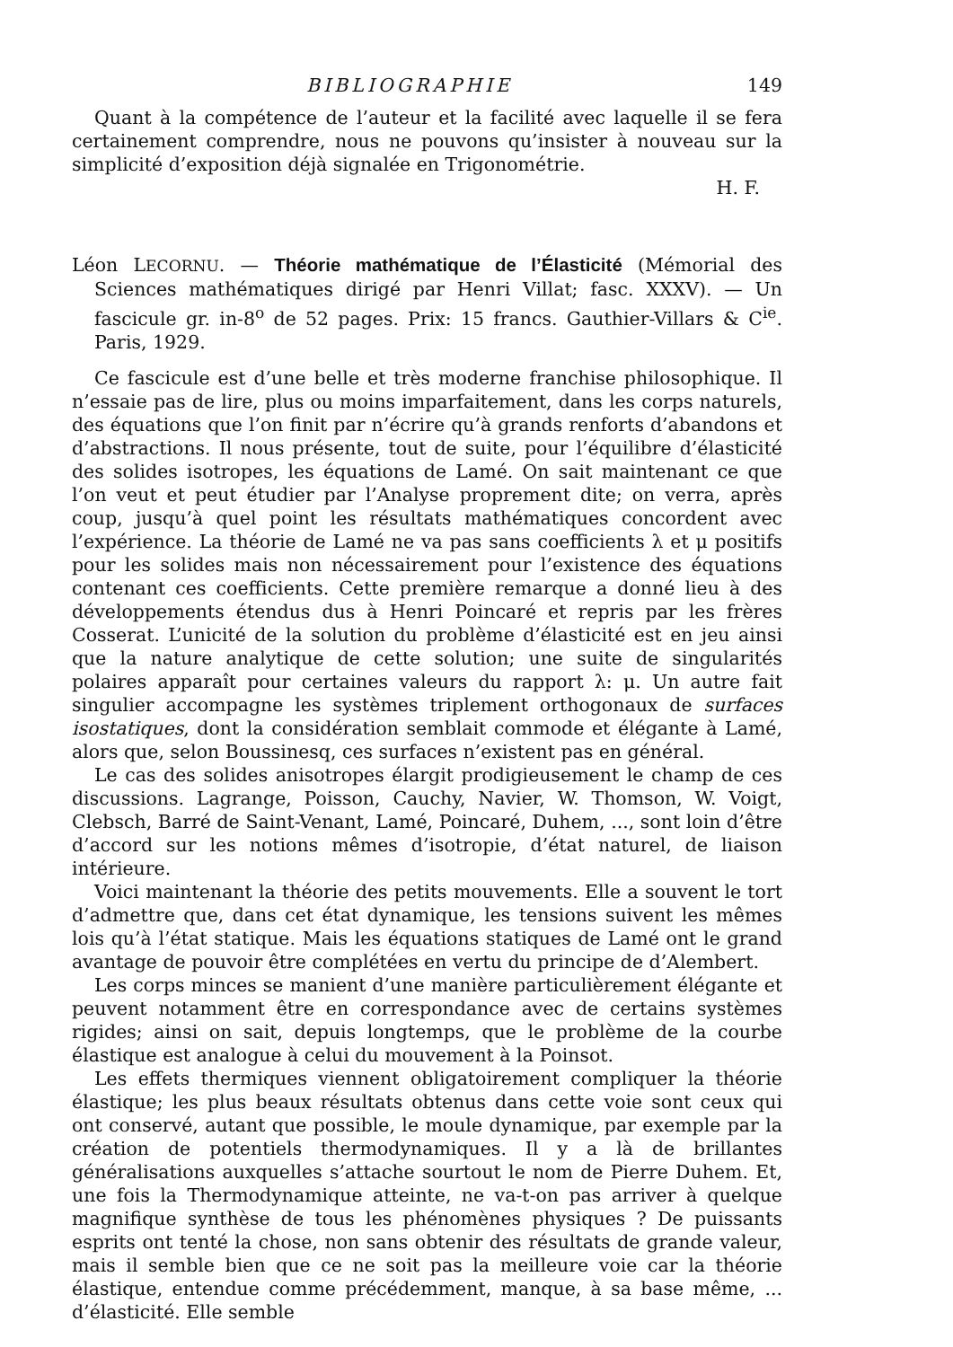BIBLIOGRAPHIE 149
Quant à la compétence de l’auteur et la facilité avec laquelle il se fera certainement comprendre, nous ne pouvons qu’insister à nouveau sur la simplicité d’exposition déjà signalée en Trigonométrie.
H. F.
Léon LECORNU. — Théorie mathématique de l’Élasticité (Mémorial des Sciences mathématiques dirigé par Henri Villat; fasc. XXXV). — Un fascicule gr. in-8<sup>o</sup> de 52 pages. Prix: 15 francs. Gauthier-Villars & C<sup>ie</sup>. Paris, 1929.
Ce fascicule est d’une belle et très moderne franchise philosophique. Il n’essaie pas de lire, plus ou moins imparfaitement, dans les corps naturels, des équations que l’on finit par n’écrire qu’à grands renforts d’abandons et d’abstractions. Il nous présente, tout de suite, pour l’équilibre d’élasticité des solides isotropes, les équations de Lamé. On sait maintenant ce que l’on veut et peut étudier par l’Analyse proprement dite; on verra, après coup, jusqu’à quel point les résultats mathématiques concordent avec l’expérience. La théorie de Lamé ne va pas sans coefficients λ et μ positifs pour les solides mais non nécessairement pour l’existence des équations contenant ces coefficients. Cette première remarque a donné lieu à des développements étendus dus à Henri Poincaré et repris par les frères Cosserat. L’unicité de la solution du problème d’élasticité est en jeu ainsi que la nature analytique de cette solution; une suite de singularités polaires apparaît pour certaines valeurs du rapport λ: μ. Un autre fait singulier accompagne les systèmes triplement orthogonaux de surfaces isostatiques, dont la considération semblait commode et élégante à Lamé, alors que, selon Boussinesq, ces surfaces n’existent pas en général.
Le cas des solides anisotropes élargit prodigieusement le champ de ces discussions. Lagrange, Poisson, Cauchy, Navier, W. Thomson, W. Voigt, Clebsch, Barré de Saint-Venant, Lamé, Poincaré, Duhem, ..., sont loin d’être d’accord sur les notions mêmes d’isotropie, d’état naturel, de liaison intérieure.
Voici maintenant la théorie des petits mouvements. Elle a souvent le tort d’admettre que, dans cet état dynamique, les tensions suivent les mêmes lois qu’à l’état statique. Mais les équations statiques de Lamé ont le grand avantage de pouvoir être complétées en vertu du principe de d’Alembert.
Les corps minces se manient d’une manière particulièrement élégante et peuvent notamment être en correspondance avec de certains systèmes rigides; ainsi on sait, depuis longtemps, que le problème de la courbe élastique est analogue à celui du mouvement à la Poinsot.
Les effets thermiques viennent obligatoirement compliquer la théorie élastique; les plus beaux résultats obtenus dans cette voie sont ceux qui ont conservé, autant que possible, le moule dynamique, par exemple par la création de potentiels thermodynamiques. Il y a là de brillantes généralisations auxquelles s’attache sourtout le nom de Pierre Duhem. Et, une fois la Thermodynamique atteinte, ne va-t-on pas arriver à quelque magnifique synthèse de tous les phénomènes physiques ? De puissants esprits ont tenté la chose, non sans obtenir des résultats de grande valeur, mais il semble bien que ce ne soit pas la meilleure voie car la théorie élastique, entendue comme précédemment, manque, à sa base même, ... d’élasticité. Elle semble